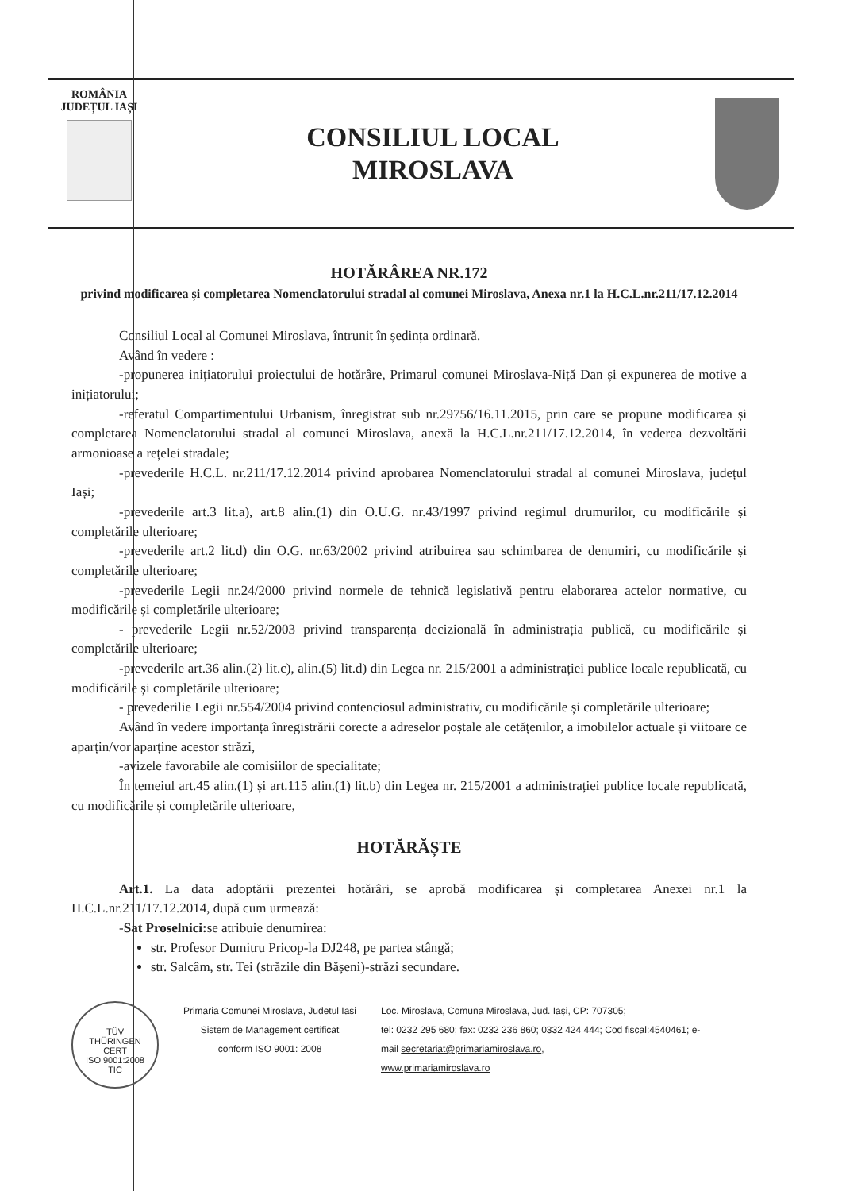ROMÂNIA
JUDEȚUL IAȘI
CONSILIUL LOCAL
MIROSLAVA
HOTĂRÂREA NR.172
privind modificarea și completarea Nomenclatorului stradal al comunei Miroslava, Anexa nr.1 la H.C.L.nr.211/17.12.2014
Consiliul Local al Comunei Miroslava, întrunit în ședința ordinară.
Având în vedere :
-propunerea inițiatorului proiectului de hotărâre, Primarul comunei Miroslava-Niță Dan și expunerea de motive a inițiatorului;
-referatul Compartimentului Urbanism, înregistrat sub nr.29756/16.11.2015, prin care se propune modificarea și completarea Nomenclatorului stradal al comunei Miroslava, anexă la H.C.L.nr.211/17.12.2014, în vederea dezvoltării armonioase a rețelei stradale;
-prevederile H.C.L. nr.211/17.12.2014 privind aprobarea Nomenclatorului stradal al comunei Miroslava, județul Iași;
-prevederile art.3 lit.a), art.8 alin.(1) din O.U.G. nr.43/1997 privind regimul drumurilor, cu modificările și completările ulterioare;
-prevederile art.2 lit.d) din O.G. nr.63/2002 privind atribuirea sau schimbarea de denumiri, cu modificările și completările ulterioare;
-prevederile Legii nr.24/2000 privind normele de tehnică legislativă pentru elaborarea actelor normative, cu modificările și completările ulterioare;
- prevederile Legii nr.52/2003 privind transparența decizională în administrația publică, cu modificările și completările ulterioare;
-prevederile art.36 alin.(2) lit.c), alin.(5) lit.d) din Legea nr. 215/2001 a administrației publice locale republicată, cu modificările și completările ulterioare;
- prevederilie Legii nr.554/2004 privind contenciosul administrativ, cu modificările și completările ulterioare;
Având în vedere importanța înregistrării corecte a adreselor poștale ale cetățenilor, a imobilelor actuale și viitoare ce aparțin/vor aparține acestor străzi,
-avizele favorabile ale comisiilor de specialitate;
În temeiul art.45 alin.(1) și art.115 alin.(1) lit.b) din Legea nr. 215/2001 a administrației publice locale republicată, cu modificările și completările ulterioare,
HOTĂRĂȘTE
Art.1. La data adoptării prezentei hotărâri, se aprobă modificarea și completarea Anexei nr.1 la H.C.L.nr.211/17.12.2014, după cum urmează:
-Sat Proselnici: se atribuie denumirea:
str. Profesor Dumitru Pricop-la DJ248, pe partea stângă;
str. Salcâm, str. Tei (străzile din Bășeni)-străzi secundare.
TÜV
THÜRINGEN
CERT
ISO 9001:2008
TIC
Primaria Comunei Miroslava, Judetul Iasi
Sistem de Management certificat
conform ISO 9001: 2008
Loc. Miroslava, Comuna Miroslava, Jud. Iași, CP: 707305;
tel: 0232 295 680; fax: 0232 236 860; 0332 424 444; Cod fiscal:4540461; e-mail secretariat@primariamiroslava.ro,
www.primariamiroslava.ro